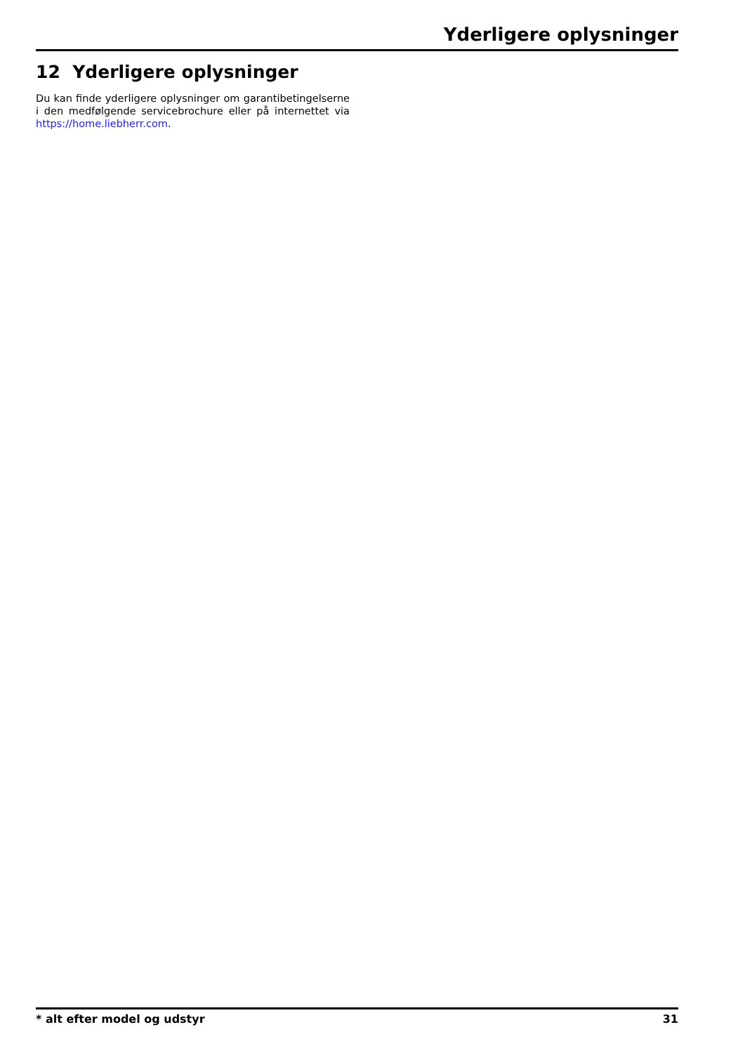Yderligere oplysninger
12 Yderligere oplysninger
Du kan finde yderligere oplysninger om garantibetingelserne i den medfølgende servicebrochure eller på internettet via https://home.liebherr.com.
* alt efter model og udstyr 31